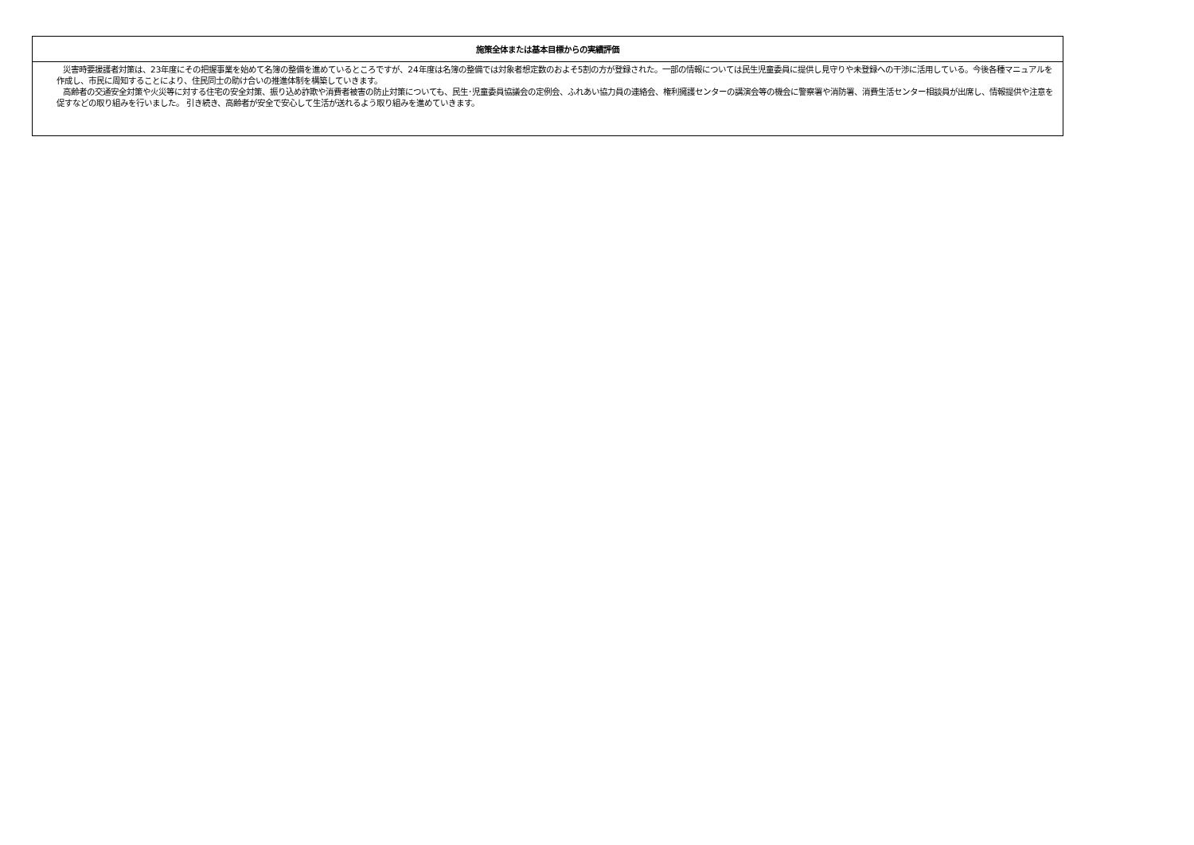| 施策全体または基本目標からの実績評価 |
| --- |
| 災害時要援護者対策は、23年度にその把握事業を始めて名簿の整備を進めているところですが、24年度は名簿の整備では対象者想定数のおよそ5割の方が登録された。一部の情報については民生児童委員に提供し見守りや未登録への干渉に活用している。今後各種マニュアルを作成し、市民に周知することにより、住民同士の助け合いの推進体制を構築していきます。 高齢者の交通安全対策や火災等に対する住宅の安全対策、振り込め詐欺や消費者被害の防止対策についても、民生･児童委員協議会の定例会、ふれあい協力員の連絡会、権利擁護センターの講演会等の機会に警察署や消防署、消費生活センター相談員が出席し、情報提供や注意を促すなどの取り組みを行いました。 引き続き、高齢者が安全で安心して生活が送れるよう取り組みを進めていきます。 |